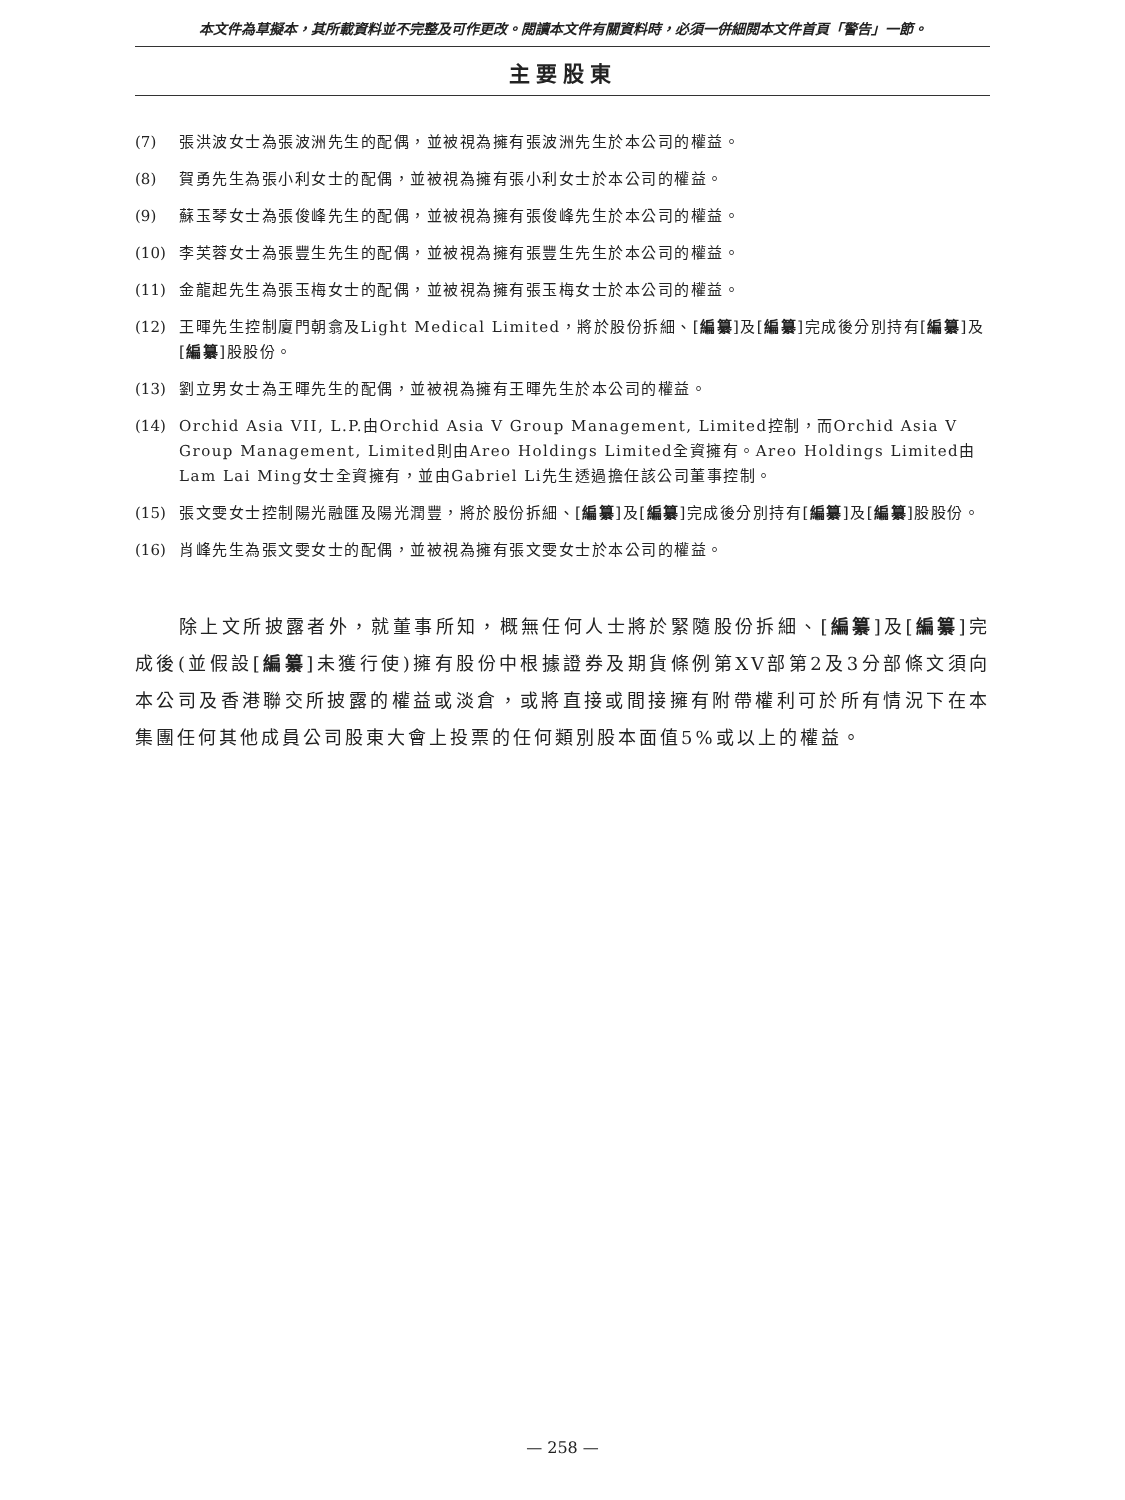本文件為草擬本，其所載資料並不完整及可作更改。閱讀本文件有關資料時，必須一併細閱本文件首頁「警告」一節。
主要股東
(7) 張洪波女士為張波洲先生的配偶，並被視為擁有張波洲先生於本公司的權益。
(8) 賀勇先生為張小利女士的配偶，並被視為擁有張小利女士於本公司的權益。
(9) 蘇玉琴女士為張俊峰先生的配偶，並被視為擁有張俊峰先生於本公司的權益。
(10) 李芙蓉女士為張豐生先生的配偶，並被視為擁有張豐生先生於本公司的權益。
(11) 金龍起先生為張玉梅女士的配偶，並被視為擁有張玉梅女士於本公司的權益。
(12) 王暉先生控制廈門朝翕及Light Medical Limited，將於股份拆細、[編纂]及[編纂]完成後分別持有[編纂]及[編纂]股股份。
(13) 劉立男女士為王暉先生的配偶，並被視為擁有王暉先生於本公司的權益。
(14) Orchid Asia VII, L.P.由Orchid Asia V Group Management, Limited控制，而Orchid Asia V Group Management, Limited則由Areo Holdings Limited全資擁有。Areo Holdings Limited由Lam Lai Ming女士全資擁有，並由Gabriel Li先生透過擔任該公司董事控制。
(15) 張文雯女士控制陽光融匯及陽光潤豐，將於股份拆細、[編纂]及[編纂]完成後分別持有[編纂]及[編纂]股股份。
(16) 肖峰先生為張文雯女士的配偶，並被視為擁有張文雯女士於本公司的權益。
除上文所披露者外，就董事所知，概無任何人士將於緊隨股份拆細、[編纂]及[編纂]完成後(並假設[編纂]未獲行使)擁有股份中根據證券及期貨條例第XV部第2及3分部條文須向本公司及香港聯交所披露的權益或淡倉，或將直接或間接擁有附帶權利可於所有情況下在本集團任何其他成員公司股東大會上投票的任何類別股本面值5%或以上的權益。
— 258 —